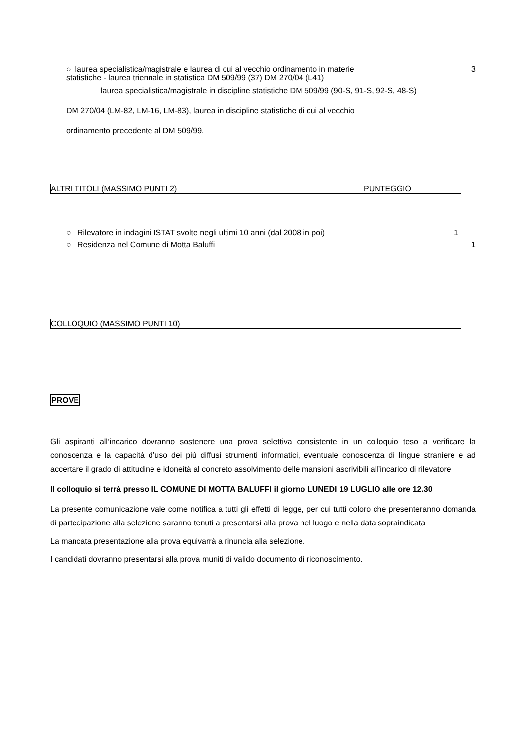○ laurea specialistica/magistrale e laurea di cui al vecchio ordinamento in materie 3
statistiche - laurea triennale in statistica DM 509/99 (37) DM 270/04 (L41)
laurea specialistica/magistrale in discipline statistiche DM 509/99 (90-S, 91-S, 92-S, 48-S)
DM 270/04 (LM-82, LM-16, LM-83), laurea in discipline statistiche di cui al vecchio
ordinamento precedente al DM 509/99.
ALTRI TITOLI (MASSIMO PUNTI 2) PUNTEGGIO
○ Rilevatore in indagini ISTAT svolte negli ultimi 10 anni (dal 2008 in poi) 1
○ Residenza nel Comune di Motta Baluffi 1
COLLOQUIO (MASSIMO PUNTI 10)
PROVE
Gli aspiranti all’incarico dovranno sostenere una prova selettiva consistente in un colloquio teso a verificare la conoscenza e la capacità d’uso dei più diffusi strumenti informatici, eventuale conoscenza di lingue straniere e ad accertare il grado di attitudine e idoneità al concreto assolvimento delle mansioni ascrivibili all’incarico di rilevatore.
Il colloquio si terrà presso IL COMUNE DI MOTTA BALUFFI il giorno LUNEDI 19 LUGLIO alle ore 12.30
La presente comunicazione vale come notifica a tutti gli effetti di legge, per cui tutti coloro che presenteranno domanda di partecipazione alla selezione saranno tenuti a presentarsi alla prova nel luogo e nella data sopraindicata
La mancata presentazione alla prova equivarrà a rinuncia alla selezione.
I candidati dovranno presentarsi alla prova muniti di valido documento di riconoscimento.